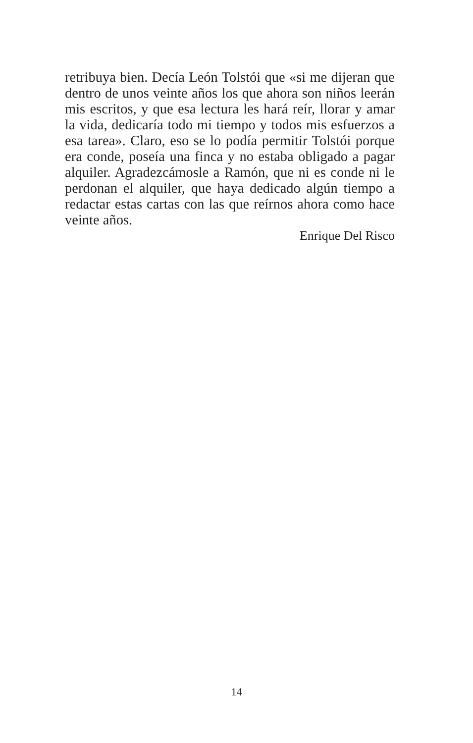retribuya bien. Decía León Tolstói que «si me dijeran que dentro de unos veinte años los que ahora son niños leerán mis escritos, y que esa lectura les hará reír, llorar y amar la vida, dedicaría todo mi tiempo y todos mis esfuerzos a esa tarea». Claro, eso se lo podía permitir Tolstói porque era conde, poseía una finca y no estaba obligado a pagar alquiler. Agradezcámosle a Ramón, que ni es conde ni le perdonan el alquiler, que haya dedicado algún tiempo a redactar estas cartas con las que reírnos ahora como hace veinte años.
Enrique Del Risco
14